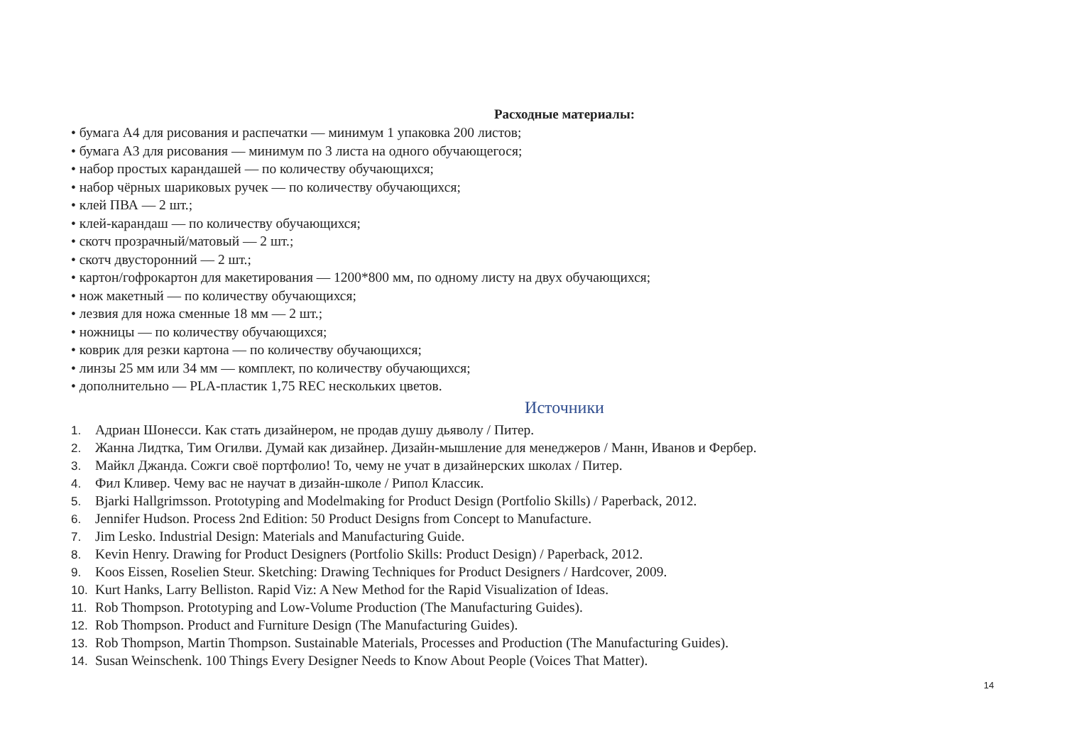Расходные материалы:
• бумага А4 для рисования и распечатки — минимум 1 упаковка 200 листов;
• бумага А3 для рисования — минимум по 3 листа на одного обучающегося;
• набор простых карандашей — по количеству обучающихся;
• набор чёрных шариковых ручек — по количеству обучающихся;
• клей ПВА — 2 шт.;
• клей-карандаш — по количеству обучающихся;
• скотч прозрачный/матовый — 2 шт.;
• скотч двусторонний — 2 шт.;
• картон/гофрокартон для макетирования — 1200*800 мм, по одному листу на двух обучающихся;
• нож макетный — по количеству обучающихся;
• лезвия для ножа сменные 18 мм — 2 шт.;
• ножницы — по количеству обучающихся;
• коврик для резки картона — по количеству обучающихся;
• линзы 25 мм или 34 мм — комплект, по количеству обучающихся;
• дополнительно — PLA-пластик 1,75 REC нескольких цветов.
Источники
1. Адриан Шонесси. Как стать дизайнером, не продав душу дьяволу / Питер.
2. Жанна Лидтка, Тим Огилви. Думай как дизайнер. Дизайн-мышление для менеджеров / Манн, Иванов и Фербер.
3. Майкл Джанда. Сожги своё портфолио! То, чему не учат в дизайнерских школах / Питер.
4. Фил Кливер. Чему вас не научат в дизайн-школе / Рипол Классик.
5. Bjarki Hallgrimsson. Prototyping and Modelmaking for Product Design (Portfolio Skills) / Paperback, 2012.
6. Jennifer Hudson. Process 2nd Edition: 50 Product Designs from Concept to Manufacture.
7. Jim Lesko. Industrial Design: Materials and Manufacturing Guide.
8. Kevin Henry. Drawing for Product Designers (Portfolio Skills: Product Design) / Paperback, 2012.
9. Koos Eissen, Roselien Steur. Sketching: Drawing Techniques for Product Designers / Hardcover, 2009.
10. Kurt Hanks, Larry Belliston. Rapid Viz: A New Method for the Rapid Visualization of Ideas.
11. Rob Thompson. Prototyping and Low-Volume Production (The Manufacturing Guides).
12. Rob Thompson. Product and Furniture Design (The Manufacturing Guides).
13. Rob Thompson, Martin Thompson. Sustainable Materials, Processes and Production (The Manufacturing Guides).
14. Susan Weinschenk. 100 Things Every Designer Needs to Know About People (Voices That Matter).
14